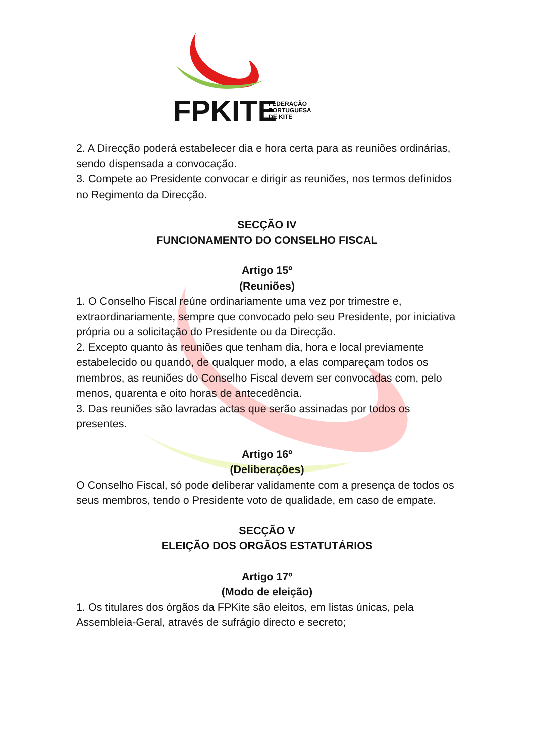FPKITE
FEDERAÇÃO
PORTUGUESA
DE KITE
2. A Direcção poderá estabelecer dia e hora certa para as reuniões ordinárias, sendo dispensada a convocação.
3. Compete ao Presidente convocar e dirigir as reuniões, nos termos definidos no Regimento da Direcção.
SECÇÃO IV
FUNCIONAMENTO DO CONSELHO FISCAL
Artigo 15º
(Reuniões)
1. O Conselho Fiscal reúne ordinariamente uma vez por trimestre e, extraordinariamente, sempre que convocado pelo seu Presidente, por iniciativa própria ou a solicitação do Presidente ou da Direcção.
2. Excepto quanto às reuniões que tenham dia, hora e local previamente estabelecido ou quando, de qualquer modo, a elas compareçam todos os membros, as reuniões do Conselho Fiscal devem ser convocadas com, pelo menos, quarenta e oito horas de antecedência.
3. Das reuniões são lavradas actas que serão assinadas por todos os presentes.
Artigo 16º
(Deliberações)
O Conselho Fiscal, só pode deliberar validamente com a presença de todos os seus membros, tendo o Presidente voto de qualidade, em caso de empate.
SECÇÃO V
ELEIÇÃO DOS ORGÃOS ESTATUTÁRIOS
Artigo 17º
(Modo de eleição)
1. Os titulares dos órgãos da FPKite são eleitos, em listas únicas, pela Assembleia-Geral, através de sufrágio directo e secreto;